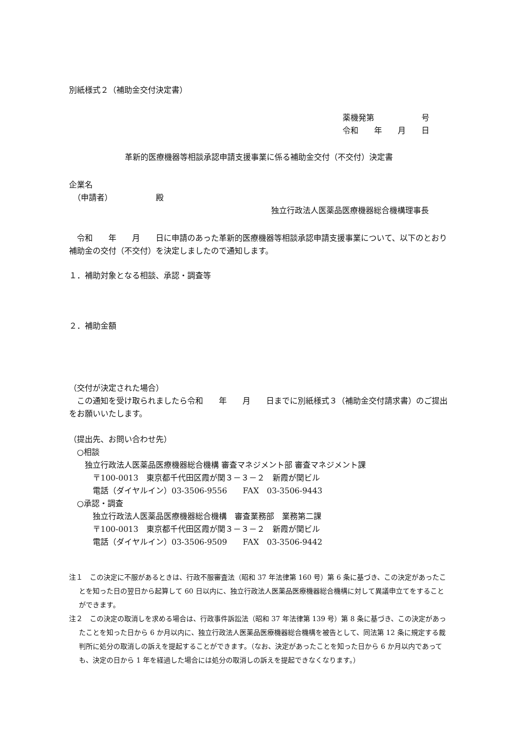別紙様式２（補助金交付決定書）
薬機発第　　　　　　号
令和　　年　　月　　日
革新的医療機器等相談承認申請支援事業に係る補助金交付（不交付）決定書
企業名
　（申請者）　　　　　　殿
独立行政法人医薬品医療機器総合機構理事長
　令和　　年　　月　　日に申請のあった革新的医療機器等相談承認申請支援事業について、以下のとおり補助金の交付（不交付）を決定しましたので通知します。
１．補助対象となる相談、承認・調査等
２．補助金額
（交付が決定された場合）
　この通知を受け取られましたら令和　　年　　月　　日までに別紙様式３（補助金交付請求書）のご提出をお願いいたします。
（提出先、お問い合わせ先）
　○相談
　　独立行政法人医薬品医療機器総合機構 審査マネジメント部 審査マネジメント課
　　　〒100-0013　東京都千代田区霞が関３－３－２　新霞が関ビル
　　　電話（ダイヤルイン）03-3506-9556　　FAX　03-3506-9443
　○承認・調査
　　　独立行政法人医薬品医療機器総合機構　審査業務部　業務第二課
　　　〒100-0013　東京都千代田区霞が関３－３－２　新霞が関ビル
　　　電話（ダイヤルイン）03-3506-9509　　FAX　03-3506-9442
注１　この決定に不服があるときは、行政不服審査法（昭和 37 年法律第 160 号）第 6 条に基づき、この決定があったことを知った日の翌日から起算して 60 日以内に、独立行政法人医薬品医療機器総合機構に対して異議申立てをすることができます。
注２　この決定の取消しを求める場合は、行政事件訴訟法（昭和 37 年法律第 139 号）第 8 条に基づき、この決定があったことを知った日から 6 か月以内に、独立行政法人医薬品医療機器総合機構を被告として、同法第 12 条に規定する裁判所に処分の取消しの訴えを提起することができます。（なお、決定があったことを知った日から 6 か月以内であっても、決定の日から 1 年を経過した場合には処分の取消しの訴えを提起できなくなります。）